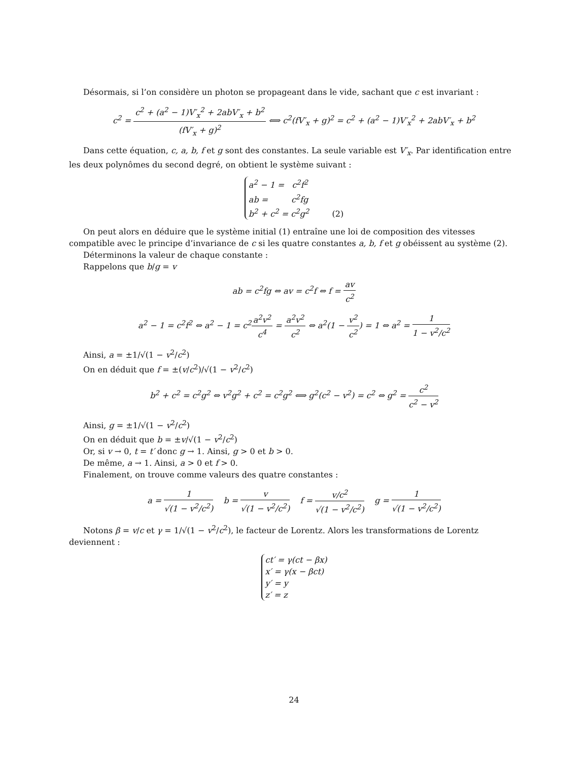Désormais, si l’on considère un photon se propageant dans le vide, sachant que c est invariant :
c<sup>2</sup> = c<sup>2</sup> + (a<sup>2</sup> − 1)V′<sub>x</sub><sup>2</sup> + 2abV′<sub>x</sub> + b<sup>2</sup> (fV′<sub>x</sub> + g)<sup>2</sup> ⟺ c<sup>2</sup>(fV′<sub>x</sub> + g)<sup>2</sup> = c<sup>2</sup> + (a<sup>2</sup> − 1)V′<sub>x</sub><sup>2</sup> + 2abV′<sub>x</sub> + b<sup>2</sup>
Dans cette équation, c, a, b, f et g sont des constantes. La seule variable est V′<sub>x</sub>. Par identification entre les deux polynômes du second degré, on obtient le système suivant :
a<sup>2</sup> − 1 = c<sup>2</sup>f<sup>2</sup>
ab = c<sup>2</sup>fg
b<sup>2</sup> + c<sup>2</sup> = c<sup>2</sup>g<sup>2</sup> (2)
On peut alors en déduire que le système initial (1) entraîne une loi de composition des vitesses compatible avec le principe d’invariance de c si les quatre constantes a, b, f et g obéissent au système (2).
Déterminons la valeur de chaque constante :
Rappelons que b/g = v
ab = c<sup>2</sup>fg ⇔ av = c<sup>2</sup>f ⇔ f = av c<sup>2</sup>
a<sup>2</sup> − 1 = c<sup>2</sup>f<sup>2</sup> ⇔ a<sup>2</sup> − 1 = c<sup>2</sup>a<sup>2</sup>v<sup>2</sup> c<sup>4</sup> = a<sup>2</sup>v<sup>2</sup> c<sup>2</sup> ⇔ a<sup>2</sup>(1 − v<sup>2</sup> c<sup>2</sup>) = 1 ⇔ a<sup>2</sup> = 1 1 − v<sup>2</sup>/c<sup>2</sup>
Ainsi, a = ±1/√(1 − v<sup>2</sup>/c<sup>2</sup>)
On en déduit que f = ±(v/c<sup>2</sup>)/√(1 − v<sup>2</sup>/c<sup>2</sup>)
b<sup>2</sup> + c<sup>2</sup> = c<sup>2</sup>g<sup>2</sup> ⇔ v<sup>2</sup>g<sup>2</sup> + c<sup>2</sup> = c<sup>2</sup>g<sup>2</sup> ⟺ g<sup>2</sup>(c<sup>2</sup> − v<sup>2</sup>) = c<sup>2</sup> ⇔ g<sup>2</sup> = c<sup>2</sup> c<sup>2</sup> − v<sup>2</sup>
Ainsi, g = ±1/√(1 − v<sup>2</sup>/c<sup>2</sup>)
On en déduit que b = ±v/√(1 − v<sup>2</sup>/c<sup>2</sup>)
Or, si v → 0, t = t′ donc g → 1. Ainsi, g > 0 et b > 0.
De même, a → 1. Ainsi, a > 0 et f > 0.
Finalement, on trouve comme valeurs des quatre constantes :
a = 1 √(1 − v<sup>2</sup>/c<sup>2</sup>) b = v √(1 − v<sup>2</sup>/c<sup>2</sup>) f = v/c<sup>2</sup> √(1 − v<sup>2</sup>/c<sup>2</sup>) g = 1 √(1 − v<sup>2</sup>/c<sup>2</sup>)
Notons β = v/c et γ = 1/√(1 − v<sup>2</sup>/c<sup>2</sup>), le facteur de Lorentz. Alors les transformations de Lorentz deviennent :
ct′ = γ(ct − βx)
x′ = γ(x − βct)
y′ = y
z′ = z
24